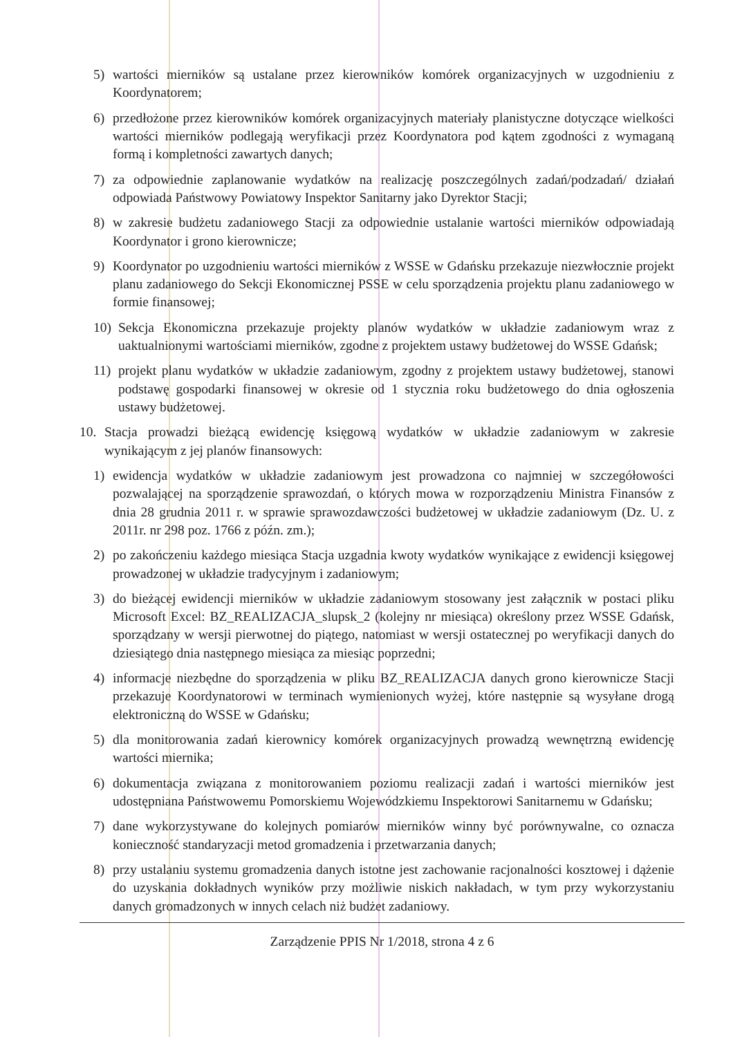5) wartości mierników są ustalane przez kierowników komórek organizacyjnych w uzgodnieniu z Koordynatorem;
6) przedłożone przez kierowników komórek organizacyjnych materiały planistyczne dotyczące wielkości wartości mierników podlegają weryfikacji przez Koordynatora pod kątem zgodności z wymaganą formą i kompletności zawartych danych;
7) za odpowiednie zaplanowanie wydatków na realizację poszczególnych zadań/podzadań/ działań odpowiada Państwowy Powiatowy Inspektor Sanitarny jako Dyrektor Stacji;
8) w zakresie budżetu zadaniowego Stacji za odpowiednie ustalanie wartości mierników odpowiadają Koordynator i grono kierownicze;
9) Koordynator po uzgodnieniu wartości mierników z WSSE w Gdańsku przekazuje niezwłocznie projekt planu zadaniowego do Sekcji Ekonomicznej PSSE w celu sporządzenia projektu planu zadaniowego w formie finansowej;
10) Sekcja Ekonomiczna przekazuje projekty planów wydatków w układzie zadaniowym wraz z uaktualnionymi wartościami mierników, zgodne z projektem ustawy budżetowej do WSSE Gdańsk;
11) projekt planu wydatków w układzie zadaniowym, zgodny z projektem ustawy budżetowej, stanowi podstawę gospodarki finansowej w okresie od 1 stycznia roku budżetowego do dnia ogłoszenia ustawy budżetowej.
10. Stacja prowadzi bieżącą ewidencję księgową wydatków w układzie zadaniowym w zakresie wynikającym z jej planów finansowych:
1) ewidencja wydatków w układzie zadaniowym jest prowadzona co najmniej w szczegółowości pozwalającej na sporządzenie sprawozdań, o których mowa w rozporządzeniu Ministra Finansów z dnia 28 grudnia 2011 r. w sprawie sprawozdawczości budżetowej w układzie zadaniowym (Dz. U. z 2011r. nr 298 poz. 1766 z późn. zm.);
2) po zakończeniu każdego miesiąca Stacja uzgadnia kwoty wydatków wynikające z ewidencji księgowej prowadzonej w układzie tradycyjnym i zadaniowym;
3) do bieżącej ewidencji mierników w układzie zadaniowym stosowany jest załącznik w postaci pliku Microsoft Excel: BZ_REALIZACJA_slupsk_2 (kolejny nr miesiąca) określony przez WSSE Gdańsk, sporządzany w wersji pierwotnej do piątego, natomiast w wersji ostatecznej po weryfikacji danych do dziesiątego dnia następnego miesiąca za miesiąc poprzedni;
4) informacje niezbędne do sporządzenia w pliku BZ_REALIZACJA danych grono kierownicze Stacji przekazuje Koordynatorowi w terminach wymienionych wyżej, które następnie są wysyłane drogą elektroniczną do WSSE w Gdańsku;
5) dla monitorowania zadań kierownicy komórek organizacyjnych prowadzą wewnętrzną ewidencję wartości miernika;
6) dokumentacja związana z monitorowaniem poziomu realizacji zadań i wartości mierników jest udostępniana Państwowemu Pomorskiemu Wojewódzkiemu Inspektorowi Sanitarnemu w Gdańsku;
7) dane wykorzystywane do kolejnych pomiarów mierników winny być porównywalne, co oznacza konieczność standaryzacji metod gromadzenia i przetwarzania danych;
8) przy ustalaniu systemu gromadzenia danych istotne jest zachowanie racjonalności kosztowej i dążenie do uzyskania dokładnych wyników przy możliwie niskich nakładach, w tym przy wykorzystaniu danych gromadzonych w innych celach niż budżet zadaniowy.
Zarządzenie PPIS Nr 1/2018, strona 4 z 6